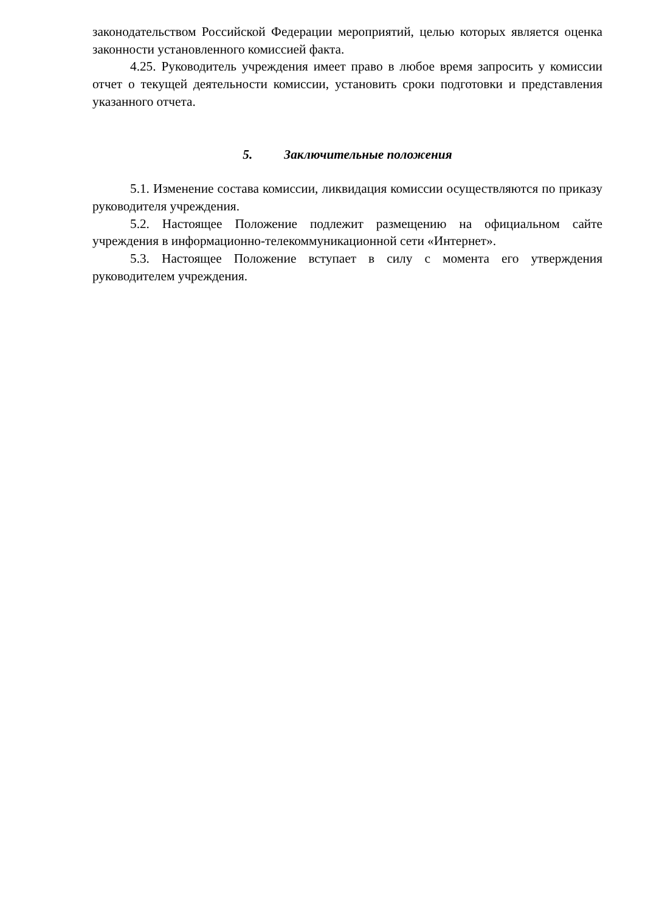законодательством Российской Федерации мероприятий, целью которых является оценка законности установленного комиссией факта.
4.25. Руководитель учреждения имеет право в любое время запросить у комиссии отчет о текущей деятельности комиссии, установить сроки подготовки и представления указанного отчета.
5. Заключительные положения
5.1. Изменение состава комиссии, ликвидация комиссии осуществляются по приказу руководителя учреждения.
5.2. Настоящее Положение подлежит размещению на официальном сайте учреждения в информационно-телекоммуникационной сети «Интернет».
5.3. Настоящее Положение вступает в силу с момента его утверждения руководителем учреждения.